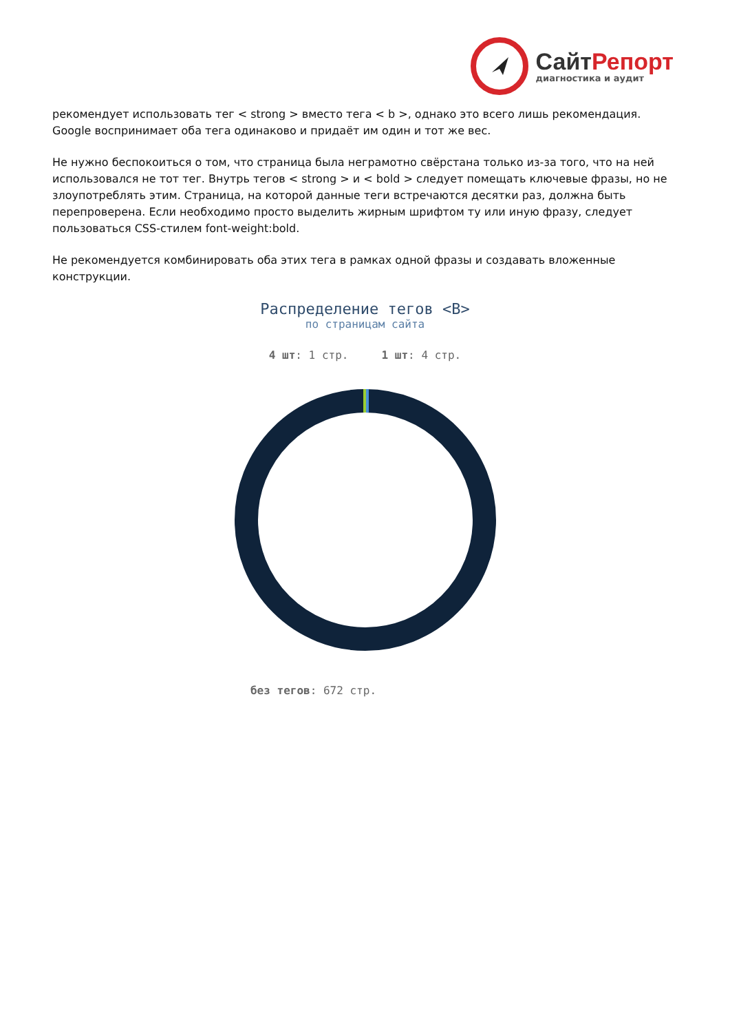СайтРепорт
диагностика и аудит
рекомендует использовать тег < strong > вместо тега < b >, однако это всего лишь рекомендация. Google воспринимает оба тега одинаково и придаёт им один и тот же вес.
Не нужно беспокоиться о том, что страница была неграмотно свёрстана только из-за того, что на ней использовался не тот тег. Внутрь тегов < strong > и < bold > следует помещать ключевые фразы, но не злоупотреблять этим. Страница, на которой данные теги встречаются десятки раз, должна быть перепроверена. Если необходимо просто выделить жирным шрифтом ту или иную фразу, следует пользоваться CSS-стилем font-weight:bold.
Не рекомендуется комбинировать оба этих тега в рамках одной фразы и создавать вложенные конструкции.
Распределение тегов <B>
по страницам сайта
4 шт: 1 стр. 1 шт: 4 стр.
без тегов: 672 стр.